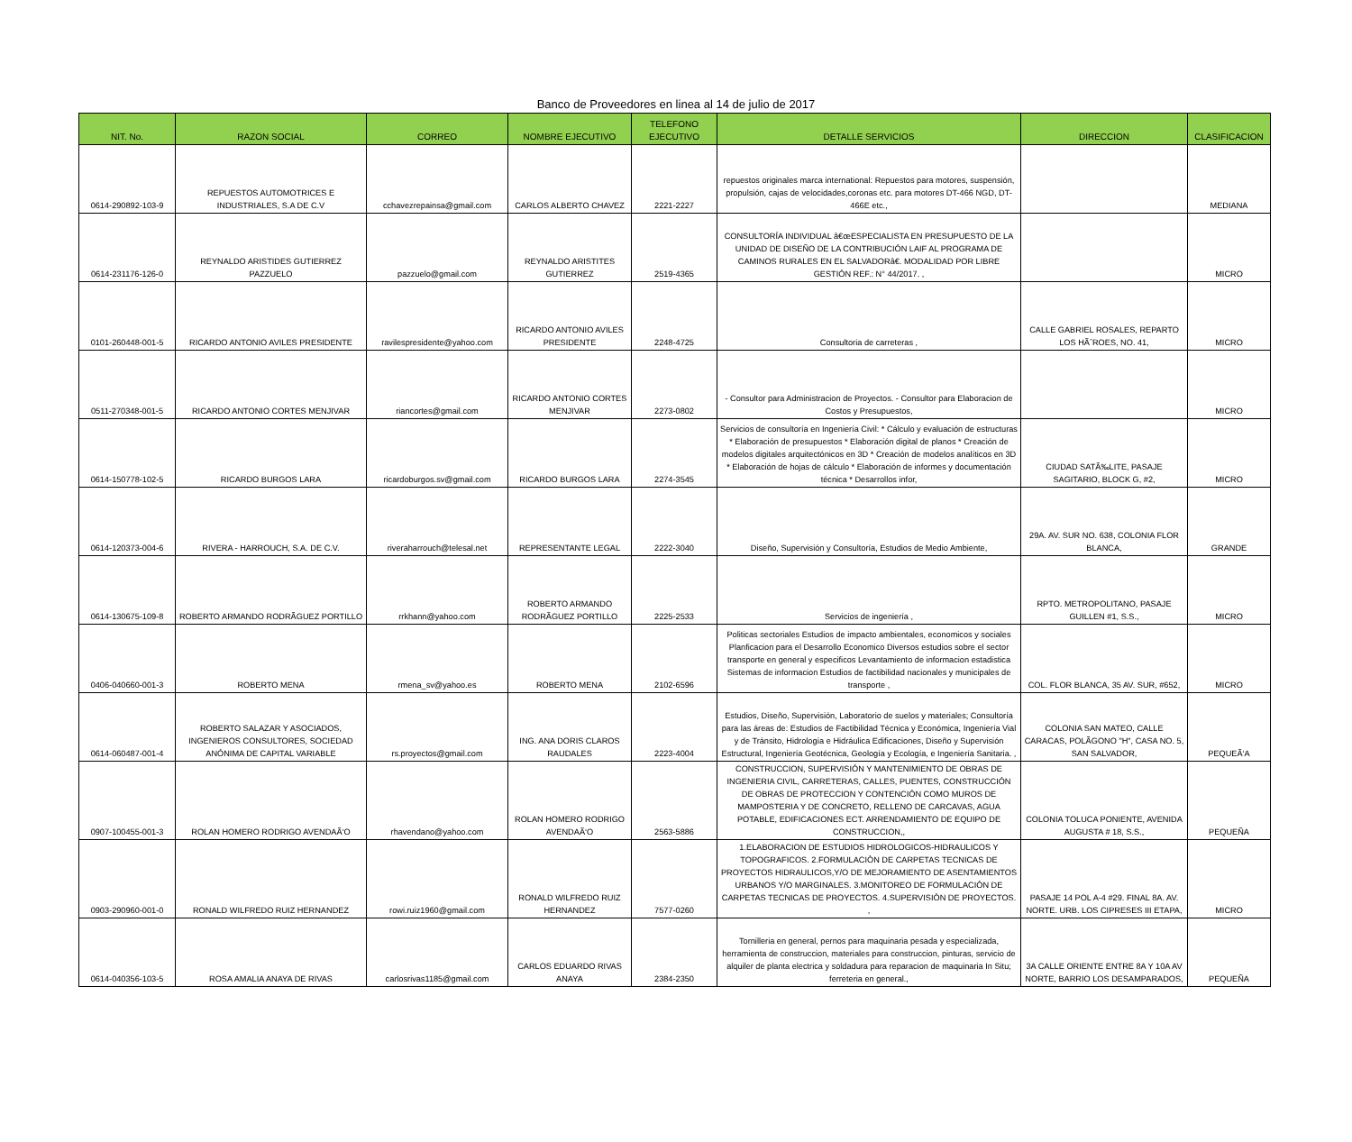Banco de Proveedores en linea al 14 de julio de 2017
| NIT. No. | RAZON SOCIAL | CORREO | NOMBRE EJECUTIVO | TELEFONO EJECUTIVO | DETALLE SERVICIOS | DIRECCION | CLASIFICACION |
| --- | --- | --- | --- | --- | --- | --- | --- |
| 0614-290892-103-9 | REPUESTOS AUTOMOTRICES E INDUSTRIALES, S.A DE C.V | cchavezrepainsa@gmail.com | CARLOS ALBERTO CHAVEZ | 2221-2227 | repuestos originales marca international: Repuestos para motores, suspensión, propulsión, cajas de velocidades,coronas etc. para motores DT-466 NGD, DT-466E etc., | | MEDIANA |
| 0614-231176-126-0 | REYNALDO ARISTIDES GUTIERREZ PAZZUELO | pazzuelo@gmail.com | REYNALDO ARISTITES GUTIERREZ | 2519-4365 | CONSULTORÍA INDIVIDUAL â€œESPECIALISTA EN PRESUPUESTO DE LA UNIDAD DE DISEÑO DE LA CONTRIBUCIÓN LAIF AL PROGRAMA DE CAMINOS RURALES EN EL SALVADORâ€. MODALIDAD POR LIBRE GESTIÓN REF.: N° 44/2017. , | | MICRO |
| 0101-260448-001-5 | RICARDO ANTONIO AVILES PRESIDENTE | ravilespresidente@yahoo.com | RICARDO ANTONIO AVILES PRESIDENTE | 2248-4725 | Consultoria de carreteras , | CALLE GABRIEL ROSALES, REPARTO LOS HÃˆROES, NO. 41, | MICRO |
| 0511-270348-001-5 | RICARDO ANTONIO CORTES MENJIVAR | riancortes@gmail.com | RICARDO ANTONIO CORTES MENJIVAR | 2273-0802 | - Consultor para Administracion de Proyectos. - Consultor para Elaboracion de Costos y Presupuestos, | | MICRO |
| 0614-150778-102-5 | RICARDO BURGOS LARA | ricardoburgos.sv@gmail.com | RICARDO BURGOS LARA | 2274-3545 | Servicios de consultoría en Ingeniería Civil: * Cálculo y evaluación de estructuras * Elaboración de presupuestos * Elaboración digital de planos * Creación de modelos digitales arquitectónicos en 3D * Creación de modelos analíticos en 3D * Elaboración de hojas de cálculo * Elaboración de informes y documentación técnica * Desarrollos infor, | CIUDAD SATÃ‰LITE, PASAJE SAGITARIO, BLOCK G, #2, | MICRO |
| 0614-120373-004-6 | RIVERA - HARROUCH, S.A. DE C.V. | riveraharrouch@telesal.net | REPRESENTANTE LEGAL | 2222-3040 | Diseño, Supervisión y Consultoría, Estudios de Medio Ambiente, | 29A. AV. SUR NO. 638, COLONIA FLOR BLANCA, | GRANDE |
| 0614-130675-109-8 | ROBERTO ARMANDO RODRÃGUEZ PORTILLO | rrkhann@yahoo.com | ROBERTO ARMANDO RODRÃGUEZ PORTILLO | 2225-2533 | Servicios de ingeniería , | RPTO. METROPOLITANO, PASAJE GUILLEN #1, S.S., | MICRO |
| 0406-040660-001-3 | ROBERTO MENA | rmena_sv@yahoo.es | ROBERTO MENA | 2102-6596 | Politicas sectoriales Estudios de impacto ambientales, economicos y sociales Planficacion para el Desarrollo Economico Diversos estudios sobre el sector transporte en general y especificos Levantamiento de informacion estadistica Sistemas de informacion Estudios de factibilidad nacionales y municipales de transporte , | COL. FLOR BLANCA, 35 AV. SUR, #652, | MICRO |
| 0614-060487-001-4 | ROBERTO SALAZAR Y ASOCIADOS, INGENIEROS CONSULTORES, SOCIEDAD ANÓNIMA DE CAPITAL VARIABLE | rs.proyectos@gmail.com | ING. ANA DORIS CLAROS RAUDALES | 2223-4004 | Estudios, Diseño, Supervisión, Laboratorio de suelos y materiales; Consultoría para las áreas de: Estudios de Factibilidad Técnica y Económica, Ingeniería Vial y de Tránsito, Hidrología e Hidráulica Edificaciones, Diseño y Supervisión Estructural, Ingeniería Geotécnica, Geología y Ecología, e Ingeniería Sanitaria. , | COLONIA SAN MATEO, CALLE CARACAS, POLÃGONO "H", CASA NO. 5, SAN SALVADOR, | PEQUEÃ‘A |
| 0907-100455-001-3 | ROLAN HOMERO RODRIGO AVENDAÃ‘O | rhavendano@yahoo.com | ROLAN HOMERO RODRIGO AVENDAÃ‘O | 2563-5886 | CONSTRUCCION, SUPERVISIÓN Y MANTENIMIENTO DE OBRAS DE INGENIERIA CIVIL, CARRETERAS, CALLES, PUENTES, CONSTRUCCIÓN DE OBRAS DE PROTECCION Y CONTENCIÓN COMO MUROS DE MAMPOSTERIA Y DE CONCRETO, RELLENO DE CARCAVAS, AGUA POTABLE, EDIFICACIONES ECT. ARRENDAMIENTO DE EQUIPO DE CONSTRUCCION,, | COLONIA TOLUCA PONIENTE, AVENIDA AUGUSTA # 18, S.S., | PEQUEÑA |
| 0903-290960-001-0 | RONALD WILFREDO RUIZ HERNANDEZ | rowi.ruiz1960@gmail.com | RONALD WILFREDO RUIZ HERNANDEZ | 7577-0260 | 1.ELABORACION DE ESTUDIOS HIDROLOGICOS-HIDRAULICOS Y TOPOGRAFICOS. 2.FORMULACIÒN DE CARPETAS TECNICAS DE PROYECTOS HIDRAULICOS,Y/O DE MEJORAMIENTO DE ASENTAMIENTOS URBANOS Y/O MARGINALES. 3.MONITOREO DE FORMULACIÒN DE CARPETAS TECNICAS DE PROYECTOS. 4.SUPERVISIÒN DE PROYECTOS. , | PASAJE 14 POL A-4 #29. FINAL 8A. AV. NORTE. URB. LOS CIPRESES III ETAPA, | MICRO |
| 0614-040356-103-5 | ROSA AMALIA ANAYA DE RIVAS | carlosrivas1185@gmail.com | CARLOS EDUARDO RIVAS ANAYA | 2384-2350 | Tornilleria en general, pernos para maquinaria pesada y especializada, herramienta de construccion, materiales para construccion, pinturas, servicio de alquiler de planta electrica y soldadura para reparacion de maquinaria In Situ; ferreteria en general., | 3A CALLE ORIENTE ENTRE 8A Y 10A AV NORTE, BARRIO LOS DESAMPARADOS, | PEQUEÑA |